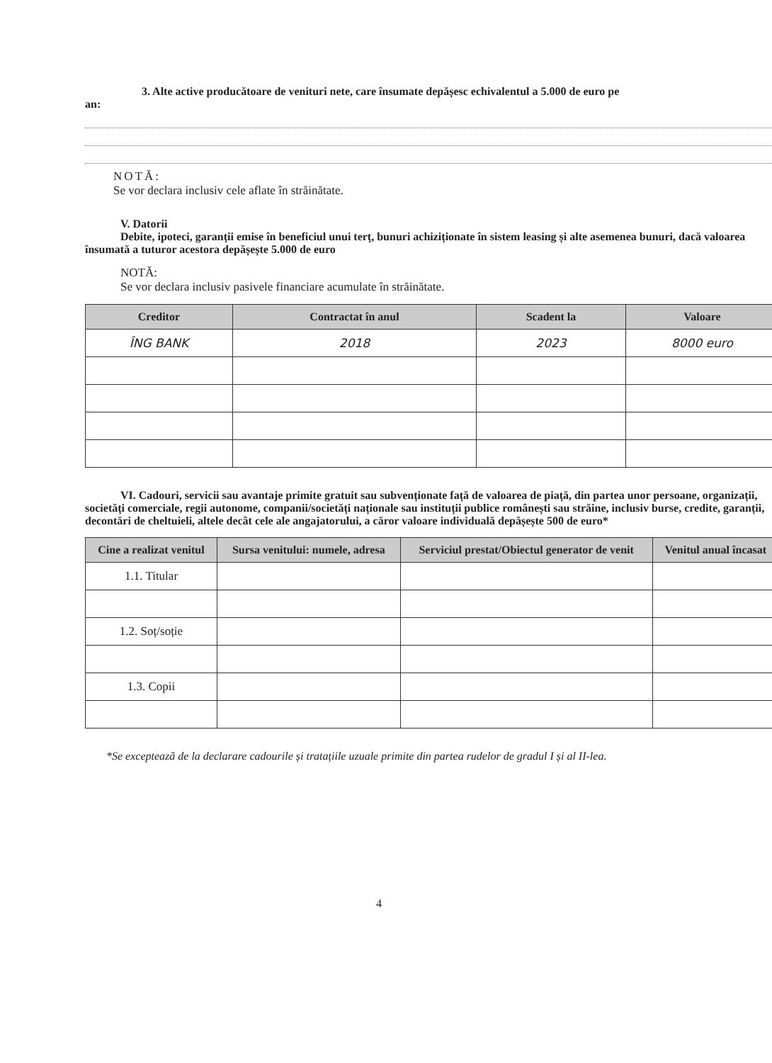3. Alte active producătoare de venituri nete, care însumate depășesc echivalentul a 5.000 de euro pe
an:
NOTĂ:
Se vor declara inclusiv cele aflate în străinătate.
V. Datorii
Debite, ipoteci, garanții emise în beneficiul unui terț, bunuri achiziționate în sistem leasing și alte asemenea bunuri, dacă valoarea însumată a tuturor acestora depășește 5.000 de euro
NOTĂ:
Se vor declara inclusiv pasivele financiare acumulate în străinătate.
| Creditor | Contractat în anul | Scadent la | Valoare |
| --- | --- | --- | --- |
| ÎNG BANK | 2018 | 2023 | 8000 euro |
VI. Cadouri, servicii sau avantaje primite gratuit sau subvenționate față de valoarea de piață, din partea unor persoane, organizații, societăți comerciale, regii autonome, companii/societăți naționale sau instituții publice românești sau străine, inclusiv burse, credite, garanții, decontări de cheltuieli, altele decât cele ale angajatorului, a căror valoare individuală depășește 500 de euro*
| Cine a realizat venitul | Sursa venitului: numele, adresa | Serviciul prestat/Obiectul generator de venit | Venitul anual încasat |
| --- | --- | --- | --- |
| 1.1. Titular | | | |
| 1.2. Soț/soție | | | |
| 1.3. Copii | | | |
*Se exceptează de la declarare cadourile și tratațiile uzuale primite din partea rudelor de gradul I și al II-lea.
4